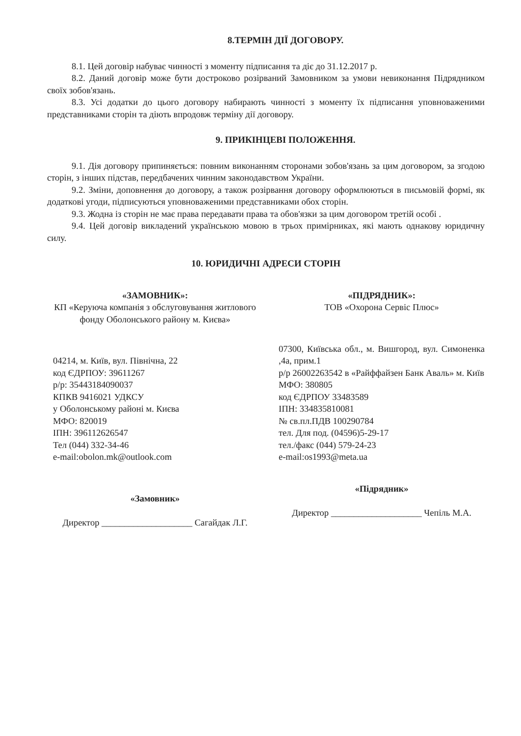8.ТЕРМІН ДІЇ ДОГОВОРУ.
8.1. Цей договір набуває чинності з моменту підписання та діє до 31.12.2017 р.
8.2. Даний договір може бути достроково розірваний Замовником за умови невиконання Підрядником своїх зобов'язань.
8.3. Усі додатки до цього договору набирають чинності з моменту їх підписання уповноваженими представниками сторін та діють впродовж терміну дії договору.
9. ПРИКІНЦЕВІ ПОЛОЖЕННЯ.
9.1. Дія договору припиняється: повним виконанням сторонами зобов'язань за цим договором, за згодою сторін, з інших підстав, передбачених чинним законодавством України.
9.2. Зміни, доповнення до договору, а також розірвання договору оформлюються в письмовій формі, як додаткові угоди, підписуються уповноваженими представниками обох сторін.
9.3. Жодна із сторін не має права передавати права та обов'язки за цим договором третій особі .
9.4. Цей договір викладений українською мовою в трьох примірниках, які мають однакову юридичну силу.
10. ЮРИДИЧНІ АДРЕСИ СТОРІН
«ЗАМОВНИК»:
КП «Керуюча компанія з обслуговування житлового фонду Оболонського району м. Києва»
04214, м. Київ, вул. Північна, 22
код ЄДРПОУ: 39611267
р/р: 35443184090037
КПКВ 9416021 УДКСУ
у Оболонському районі м. Києва
МФО: 820019
ІПН: 396112626547
Тел (044) 332-34-46
e-mail:obolon.mk@outlook.com
«Замовник»
Директор ____________________ Сагайдак Л.Г.
«ПІДРЯДНИК»:
ТОВ «Охорона Сервіс Плюс»
07300, Київська обл., м. Вишгород, вул. Симоненка ,4а, прим.1
р/р 26002263542 в «Райффайзен Банк Аваль» м. Київ
МФО: 380805
код ЄДРПОУ 33483589
ІПН: 334835810081
№ св.пл.ПДВ 100290784
тел. Для под. (04596)5-29-17
тел./факс (044) 579-24-23
e-mail:os1993@meta.ua
«Підрядник»
Директор ____________________ Чепіль М.А.